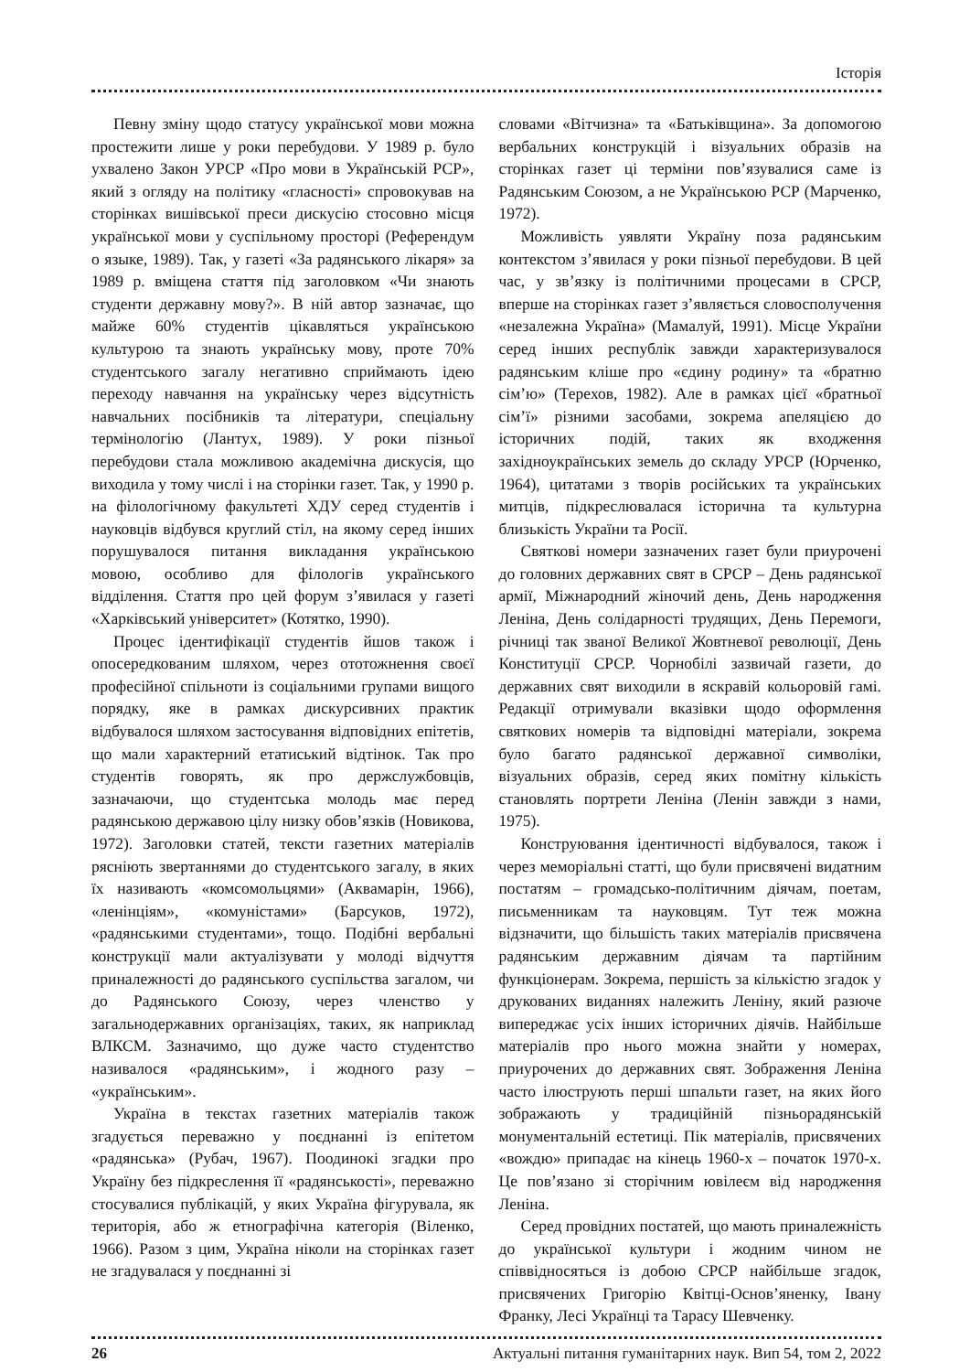Історія
Певну зміну щодо статусу української мови можна простежити лише у роки перебудови. У 1989 р. було ухвалено Закон УРСР «Про мови в Українській РСР», який з огляду на політику «гласності» спровокував на сторінках вишівської преси дискусію стосовно місця української мови у суспільному просторі (Референдум о языке, 1989). Так, у газеті «За радянського лікаря» за 1989 р. вміщена стаття під заголовком «Чи знають студенти державну мову?». В ній автор зазначає, що майже 60% студентів цікавляться українською культурою та знають українську мову, проте 70% студентського загалу негативно сприймають ідею переходу навчання на українську через відсутність навчальних посібників та літератури, спеціальну термінологію (Лантух, 1989). У роки пізньої перебудови стала можливою академічна дискусія, що виходила у тому числі і на сторінки газет. Так, у 1990 р. на філологічному факультеті ХДУ серед студентів і науковців відбувся круглий стіл, на якому серед інших порушувалося питання викладання українською мовою, особливо для філологів українського відділення. Стаття про цей форум з’явилася у газеті «Харківський університет» (Котятко, 1990).
Процес ідентифікації студентів йшов також і опосередкованим шляхом, через ототожнення своєї професійної спільноти із соціальними групами вищого порядку, яке в рамках дискурсивних практик відбувалося шляхом застосування відповідних епітетів, що мали характерний етатиський відтінок. Так про студентів говорять, як про держслужбовців, зазначаючи, що студентська молодь має перед радянською державою цілу низку обов’язків (Новикова, 1972). Заголовки статей, тексти газетних матеріалів рясніють звертаннями до студентського загалу, в яких їх називають «комсомольцями» (Аквамарін, 1966), «ленінціям», «комуністами» (Барсуков, 1972), «радянськими студентами», тощо. Подібні вербальні конструкції мали актуалізувати у молоді відчуття приналежності до радянського суспільства загалом, чи до Радянського Союзу, через членство у загальнодержавних організаціях, таких, як наприклад ВЛКСМ. Зазначимо, що дуже часто студентство називалося «радянським», і жодного разу – «українським».
Україна в текстах газетних матеріалів також згадується переважно у поєднанні із епітетом «радянська» (Рубач, 1967). Поодинокі згадки про Україну без підкреслення її «радянськості», переважно стосувалися публікацій, у яких Україна фігурувала, як територія, або ж етнографічна категорія (Віленко, 1966). Разом з цим, Україна ніколи на сторінках газет не згадувалася у поєднанні зі
словами «Вітчизна» та «Батьківщина». За допомогою вербальних конструкцій і візуальних образів на сторінках газет ці терміни пов’язувалися саме із Радянським Союзом, а не Українською РСР (Марченко, 1972).
Можливість уявляти Україну поза радянським контекстом з’явилася у роки пізньої перебудови. В цей час, у зв’язку із політичними процесами в СРСР, вперше на сторінках газет з’являється словосполучення «незалежна Україна» (Мамалуй, 1991). Місце України серед інших республік завжди характеризувалося радянським кліше про «єдину родину» та «братню сім’ю» (Терехов, 1982). Але в рамках цієї «братньої сім’ї» різними засобами, зокрема апеляцією до історичних подій, таких як входження західноукраїнських земель до складу УРСР (Юрченко, 1964), цитатами з творів російських та українських митців, підкреслювалася історична та культурна близькість України та Росії.
Святкові номери зазначених газет були приурочені до головних державних свят в СРСР – День радянської армії, Міжнародний жіночий день, День народження Леніна, День солідарності трудящих, День Перемоги, річниці так званої Великої Жовтневої революції, День Конституції СРСР. Чорнобілі зазвичай газети, до державних свят виходили в яскравій кольоровій гамі. Редакції отримували вказівки щодо оформлення святкових номерів та відповідні матеріали, зокрема було багато радянської державної символіки, візуальних образів, серед яких помітну кількість становлять портрети Леніна (Ленін завжди з нами, 1975).
Конструювання ідентичності відбувалося, також і через меморіальні статті, що були присвячені видатним постатям – громадсько-політичним діячам, поетам, письменникам та науковцям. Тут теж можна відзначити, що більшість таких матеріалів присвячена радянським державним діячам та партійним функціонерам. Зокрема, першість за кількістю згадок у друкованих виданнях належить Леніну, який разюче випереджає усіх інших історичних діячів. Найбільше матеріалів про нього можна знайти у номерах, приурочених до державних свят. Зображення Леніна часто ілюструють перші шпальти газет, на яких його зображають у традиційній пізньорадянській монументальній естетиці. Пік матеріалів, присвячених «вождю» припадає на кінець 1960-х – початок 1970-х. Це пов’язано зі сторічним ювілеєм від народження Леніна.
Серед провідних постатей, що мають приналежність до української культури і жодним чином не співвідносяться із добою СРСР найбільше згадок, присвячених Григорію Квітці-Основ’яненку, Івану Франку, Лесі Українці та Тарасу Шевченку.
26 Актуальні питання гуманітарних наук. Вип 54, том 2, 2022